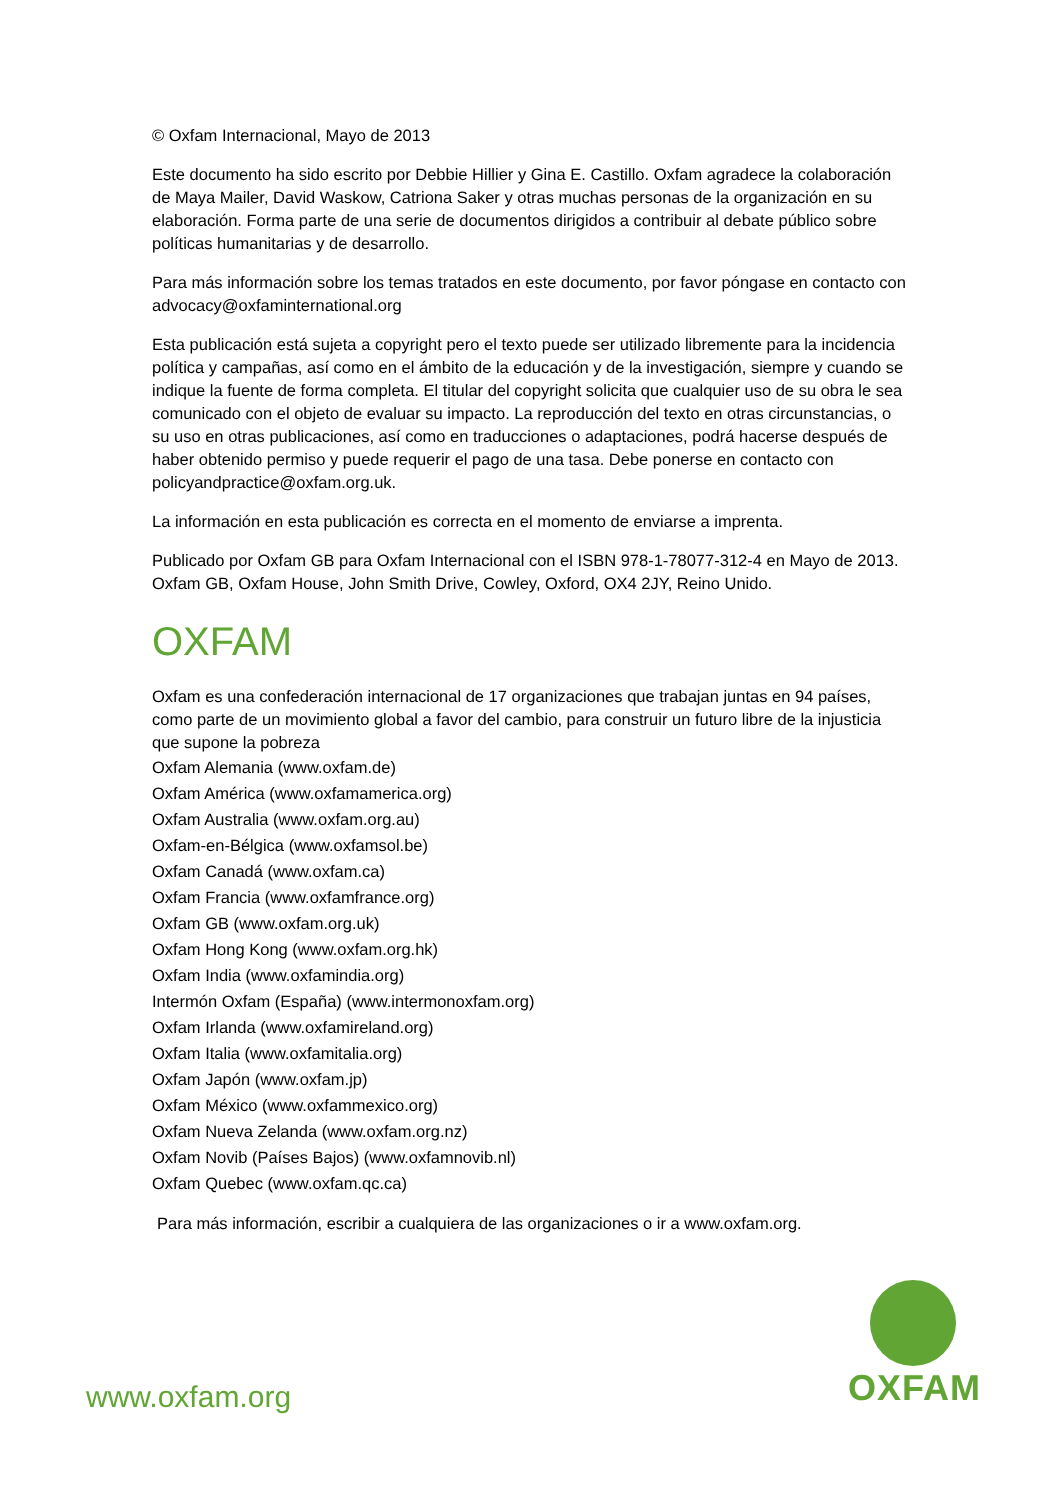© Oxfam Internacional, Mayo de 2013
Este documento ha sido escrito por Debbie Hillier y Gina E. Castillo. Oxfam agradece la colaboración de Maya Mailer, David Waskow, Catriona Saker y otras muchas personas de la organización en su elaboración. Forma parte de una serie de documentos dirigidos a contribuir al debate público sobre políticas humanitarias y de desarrollo.
Para más información sobre los temas tratados en este documento, por favor póngase en contacto con advocacy@oxfaminternational.org
Esta publicación está sujeta a copyright pero el texto puede ser utilizado libremente para la incidencia política y campañas, así como en el ámbito de la educación y de la investigación, siempre y cuando se indique la fuente de forma completa. El titular del copyright solicita que cualquier uso de su obra le sea comunicado con el objeto de evaluar su impacto. La reproducción del texto en otras circunstancias, o su uso en otras publicaciones, así como en traducciones o adaptaciones, podrá hacerse después de haber obtenido permiso y puede requerir el pago de una tasa. Debe ponerse en contacto con policyandpractice@oxfam.org.uk.
La información en esta publicación es correcta en el momento de enviarse a imprenta.
Publicado por Oxfam GB para Oxfam Internacional con el ISBN 978-1-78077-312-4 en Mayo de 2013. Oxfam GB, Oxfam House, John Smith Drive, Cowley, Oxford, OX4 2JY, Reino Unido.
OXFAM
Oxfam es una confederación internacional de 17 organizaciones que trabajan juntas en 94 países, como parte de un movimiento global a favor del cambio, para construir un futuro libre de la injusticia que supone la pobreza
Oxfam Alemania (www.oxfam.de)
Oxfam América (www.oxfamamerica.org)
Oxfam Australia (www.oxfam.org.au)
Oxfam-en-Bélgica (www.oxfamsol.be)
Oxfam Canadá (www.oxfam.ca)
Oxfam Francia (www.oxfamfrance.org)
Oxfam GB (www.oxfam.org.uk)
Oxfam Hong Kong (www.oxfam.org.hk)
Oxfam India (www.oxfamindia.org)
Intermón Oxfam (España) (www.intermonoxfam.org)
Oxfam Irlanda (www.oxfamireland.org)
Oxfam Italia (www.oxfamitalia.org)
Oxfam Japón (www.oxfam.jp)
Oxfam México (www.oxfammexico.org)
Oxfam Nueva Zelanda (www.oxfam.org.nz)
Oxfam Novib (Países Bajos) (www.oxfamnovib.nl)
Oxfam Quebec (www.oxfam.qc.ca)
Para más información, escribir a cualquiera de las organizaciones o ir a www.oxfam.org.
www.oxfam.org
OXFAM